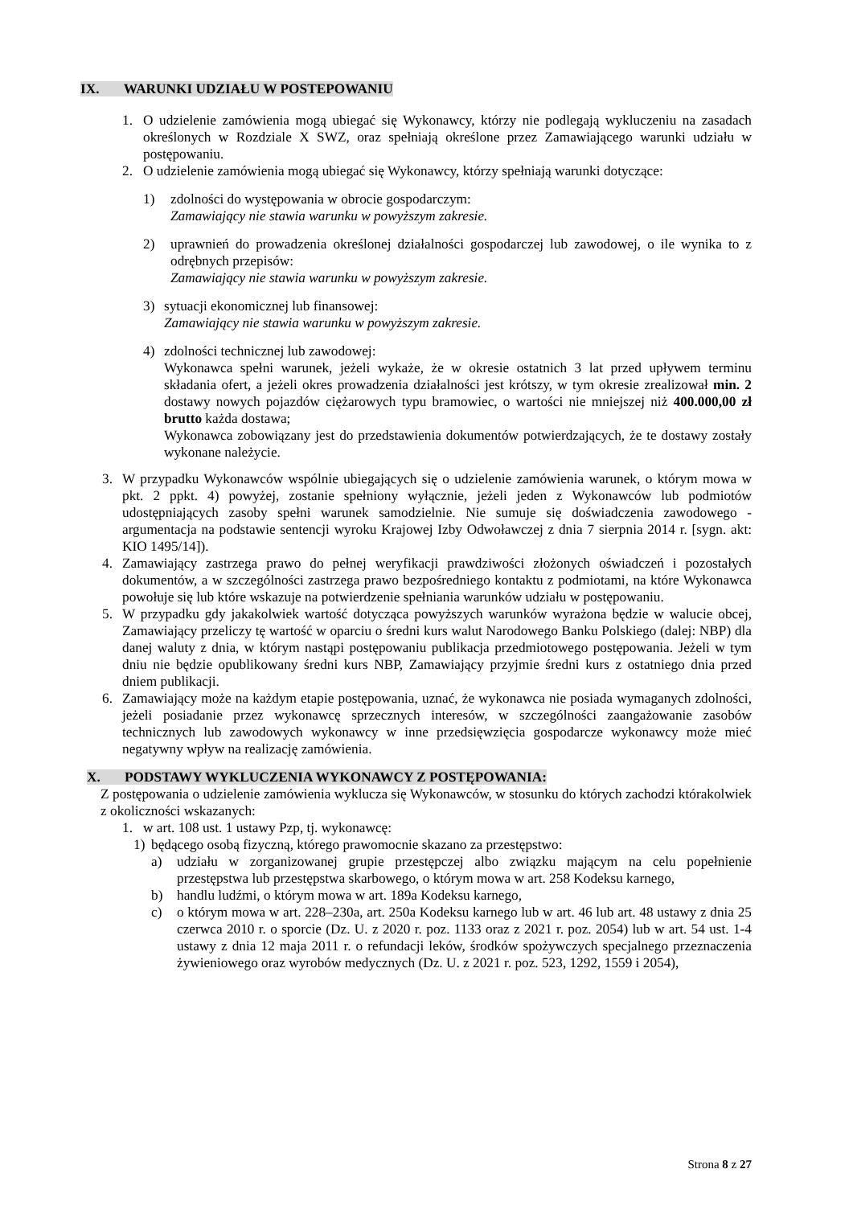IX. WARUNKI UDZIAŁU W POSTEPOWANIU
1. O udzielenie zamówienia mogą ubiegać się Wykonawcy, którzy nie podlegają wykluczeniu na zasadach określonych w Rozdziale X SWZ, oraz spełniają określone przez Zamawiającego warunki udziału w postępowaniu.
2. O udzielenie zamówienia mogą ubiegać się Wykonawcy, którzy spełniają warunki dotyczące:
1) zdolności do występowania w obrocie gospodarczym:
Zamawiający nie stawia warunku w powyższym zakresie.
2) uprawnień do prowadzenia określonej działalności gospodarczej lub zawodowej, o ile wynika to z odrębnych przepisów:
Zamawiający nie stawia warunku w powyższym zakresie.
3) sytuacji ekonomicznej lub finansowej:
Zamawiający nie stawia warunku w powyższym zakresie.
4) zdolności technicznej lub zawodowej:
Wykonawca spełni warunek, jeżeli wykaże, że w okresie ostatnich 3 lat przed upływem terminu składania ofert, a jeżeli okres prowadzenia działalności jest krótszy, w tym okresie zrealizował min. 2 dostawy nowych pojazdów ciężarowych typu bramowiec, o wartości nie mniejszej niż 400.000,00 zł brutto każda dostawa;
Wykonawca zobowiązany jest do przedstawienia dokumentów potwierdzających, że te dostawy zostały wykonane należycie.
3. W przypadku Wykonawców wspólnie ubiegających się o udzielenie zamówienia warunek, o którym mowa w pkt. 2 ppkt. 4) powyżej, zostanie spełniony wyłącznie, jeżeli jeden z Wykonawców lub podmiotów udostępniających zasoby spełni warunek samodzielnie. Nie sumuje się doświadczenia zawodowego - argumentacja na podstawie sentencji wyroku Krajowej Izby Odwoławczej z dnia 7 sierpnia 2014 r. [sygn. akt: KIO 1495/14]).
4. Zamawiający zastrzega prawo do pełnej weryfikacji prawdziwości złożonych oświadczeń i pozostałych dokumentów, a w szczególności zastrzega prawo bezpośredniego kontaktu z podmiotami, na które Wykonawca powołuje się lub które wskazuje na potwierdzenie spełniania warunków udziału w postępowaniu.
5. W przypadku gdy jakakolwiek wartość dotycząca powyższych warunków wyrażona będzie w walucie obcej, Zamawiający przeliczy tę wartość w oparciu o średni kurs walut Narodowego Banku Polskiego (dalej: NBP) dla danej waluty z dnia, w którym nastąpi postępowaniu publikacja przedmiotowego postępowania. Jeżeli w tym dniu nie będzie opublikowany średni kurs NBP, Zamawiający przyjmie średni kurs z ostatniego dnia przed dniem publikacji.
6. Zamawiający może na każdym etapie postępowania, uznać, że wykonawca nie posiada wymaganych zdolności, jeżeli posiadanie przez wykonawcę sprzecznych interesów, w szczególności zaangażowanie zasobów technicznych lub zawodowych wykonawcy w inne przedsięwzięcia gospodarcze wykonawcy może mieć negatywny wpływ na realizację zamówienia.
X. PODSTAWY WYKLUCZENIA WYKONAWCY Z POSTĘPOWANIA:
Z postępowania o udzielenie zamówienia wyklucza się Wykonawców, w stosunku do których zachodzi którakolwiek z okoliczności wskazanych:
1. w art. 108 ust. 1 ustawy Pzp, tj. wykonawcę:
1) będącego osobą fizyczną, którego prawomocnie skazano za przestępstwo:
a) udziału w zorganizowanej grupie przestępczej albo związku mającym na celu popełnienie przestępstwa lub przestępstwa skarbowego, o którym mowa w art. 258 Kodeksu karnego,
b) handlu ludźmi, o którym mowa w art. 189a Kodeksu karnego,
c) o którym mowa w art. 228–230a, art. 250a Kodeksu karnego lub w art. 46 lub art. 48 ustawy z dnia 25 czerwca 2010 r. o sporcie (Dz. U. z 2020 r. poz. 1133 oraz z 2021 r. poz. 2054) lub w art. 54 ust. 1-4 ustawy z dnia 12 maja 2011 r. o refundacji leków, środków spożywczych specjalnego przeznaczenia żywieniowego oraz wyrobów medycznych (Dz. U. z 2021 r. poz. 523, 1292, 1559 i 2054),
Strona 8 z 27